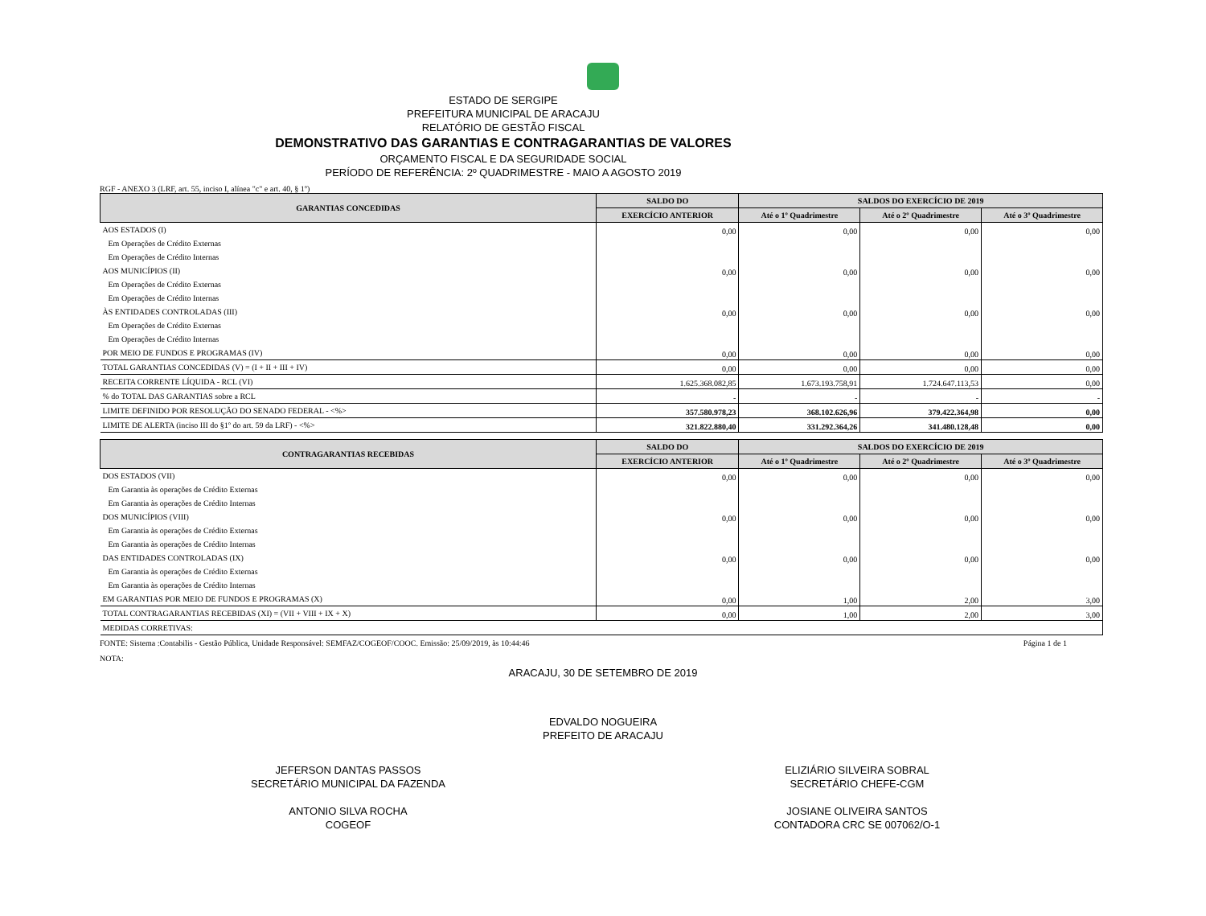ESTADO DE SERGIPE
PREFEITURA MUNICIPAL DE ARACAJU
RELATÓRIO DE GESTÃO FISCAL
DEMONSTRATIVO DAS GARANTIAS E CONTRAGARANTIAS DE VALORES
ORÇAMENTO FISCAL E DA SEGURIDADE SOCIAL
PERÍODO DE REFERÊNCIA: 2º QUADRIMESTRE - MAIO A AGOSTO 2019
RGF - ANEXO 3 (LRF, art. 55, inciso I, alínea "c" e art. 40, § 1º)
| GARANTIAS CONCEDIDAS | SALDO DO | SALDOS DO EXERCÍCIO DE 2019 | | |
| --- | --- | --- | --- | --- |
| | EXERCÍCIO ANTERIOR | Até o 1º Quadrimestre | Até o 2º Quadrimestre | Até o 3º Quadrimestre |
| AOS ESTADOS (I) | 0,00 | 0,00 | 0,00 | 0,00 |
| Em Operações de Crédito Externas | | | | |
| Em Operações de Crédito Internas | | | | |
| AOS MUNICÍPIOS (II) | 0,00 | 0,00 | 0,00 | 0,00 |
| Em Operações de Crédito Externas | | | | |
| Em Operações de Crédito Internas | | | | |
| ÀS ENTIDADES CONTROLADAS (III) | 0,00 | 0,00 | 0,00 | 0,00 |
| Em Operações de Crédito Externas | | | | |
| Em Operações de Crédito Internas | | | | |
| POR MEIO DE FUNDOS E PROGRAMAS (IV) | 0,00 | 0,00 | 0,00 | 0,00 |
| TOTAL GARANTIAS CONCEDIDAS (V) = (I + II + III + IV) | 0,00 | 0,00 | 0,00 | 0,00 |
| RECEITA CORRENTE LÍQUIDA - RCL (VI) | 1.625.368.082,85 | 1.673.193.758,91 | 1.724.647.113,53 | 0,00 |
| % do TOTAL DAS GARANTIAS sobre a RCL | - | - | - | - |
| LIMITE DEFINIDO POR RESOLUÇÃO DO SENADO FEDERAL - <%> | 357.580.978,23 | 368.102.626,96 | 379.422.364,98 | 0,00 |
| LIMITE DE ALERTA (inciso III do §1º do art. 59 da LRF) - <%> | 321.822.880,40 | 331.292.364,26 | 341.480.128,48 | 0,00 |
| CONTRAGARANTIAS RECEBIDAS | SALDO DO | SALDOS DO EXERCÍCIO DE 2019 | | |
| --- | --- | --- | --- | --- |
| | EXERCÍCIO ANTERIOR | Até o 1º Quadrimestre | Até o 2º Quadrimestre | Até o 3º Quadrimestre |
| DOS ESTADOS (VII) | 0,00 | 0,00 | 0,00 | 0,00 |
| Em Garantia às operações de Crédito Externas | | | | |
| Em Garantia às operações de Crédito Internas | | | | |
| DOS MUNICÍPIOS (VIII) | 0,00 | 0,00 | 0,00 | 0,00 |
| Em Garantia às operações de Crédito Externas | | | | |
| Em Garantia às operações de Crédito Internas | | | | |
| DAS ENTIDADES CONTROLADAS (IX) | 0,00 | 0,00 | 0,00 | 0,00 |
| Em Garantia às operações de Crédito Externas | | | | |
| Em Garantia às operações de Crédito Internas | | | | |
| EM GARANTIAS POR MEIO DE FUNDOS E PROGRAMAS (X) | 0,00 | 1,00 | 2,00 | 3,00 |
| TOTAL CONTRAGARANTIAS RECEBIDAS (XI) = (VII + VIII + IX + X) | 0,00 | 1,00 | 2,00 | 3,00 |
| MEDIDAS CORRETIVAS: | | | | |
FONTE: Sistema :Contabilis - Gestão Pública, Unidade Responsável: SEMFAZ/COGEOF/COOC. Emissão: 25/09/2019, às 10:44:46 Página 1 de 1
NOTA:
ARACAJU, 30 DE SETEMBRO DE 2019
EDVALDO NOGUEIRA
PREFEITO DE ARACAJU
JEFERSON DANTAS PASSOS
SECRETÁRIO MUNICIPAL DA FAZENDA
ANTONIO SILVA ROCHA
COGEOF
ELIZIÁRIO SILVEIRA SOBRAL
SECRETÁRIO CHEFE-CGM
JOSIANE OLIVEIRA SANTOS
CONTADORA CRC SE 007062/O-1